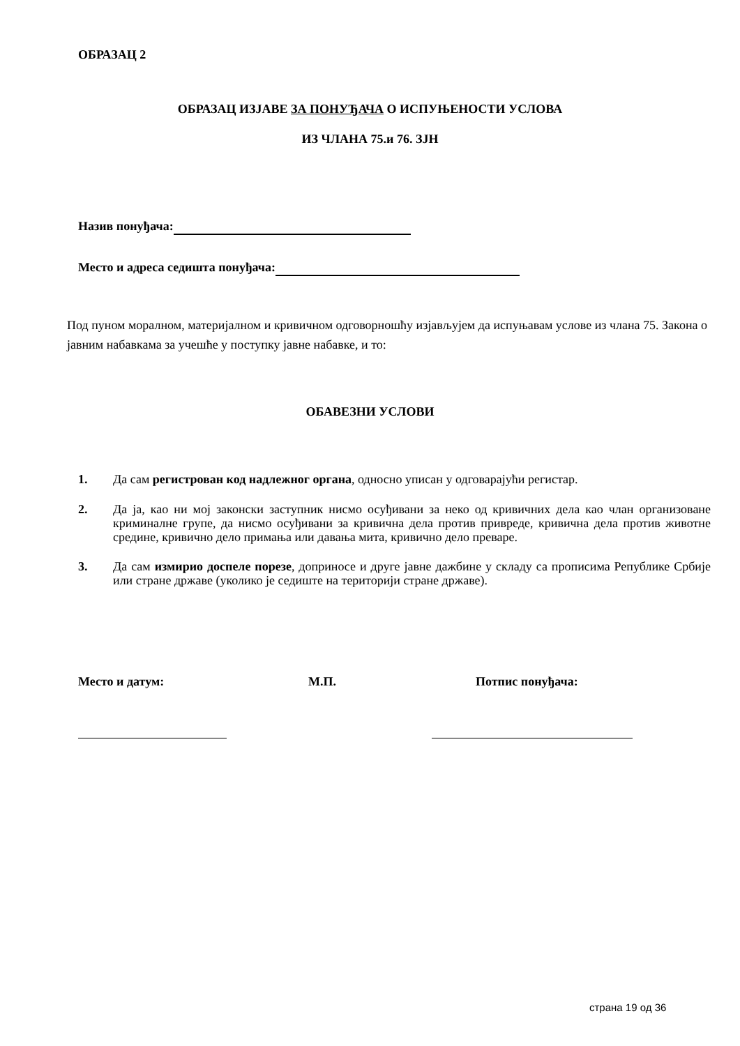ОБРАЗАЦ 2
ОБРАЗАЦ ИЗЈАВЕ ЗА ПОНУЂАЧА О ИСПУЊЕНОСТИ УСЛОВА
ИЗ ЧЛАНА 75.и 76. ЗЈН
Назив понуђача:
Место и адреса седишта понуђача:
Под пуном моралном, материјалном и кривичном одговорношћу изјављујем да испуњавам услове из члана 75. Закона о јавним набавкама за учешће у поступку јавне набавке, и то:
ОБАВЕЗНИ УСЛОВИ
1. Да сам регистрован код надлежног органа, односно уписан у одговарајући регистар.
2. Да ја, као ни мој законски заступник нисмо осуђивани за неко од кривичних дела као члан организоване криминалне групе, да нисмо осуђивани за кривична дела против привреде, кривична дела против животне средине, кривично дело примања или давања мита, кривично дело преваре.
3. Да сам измирио доспеле порезе, доприносе и друге јавне дажбине у складу са прописима Републике Србије или стране државе (уколико је седиште на територији стране државе).
Место и датум: М.П. Потпис понуђача:
страна 19 од 36